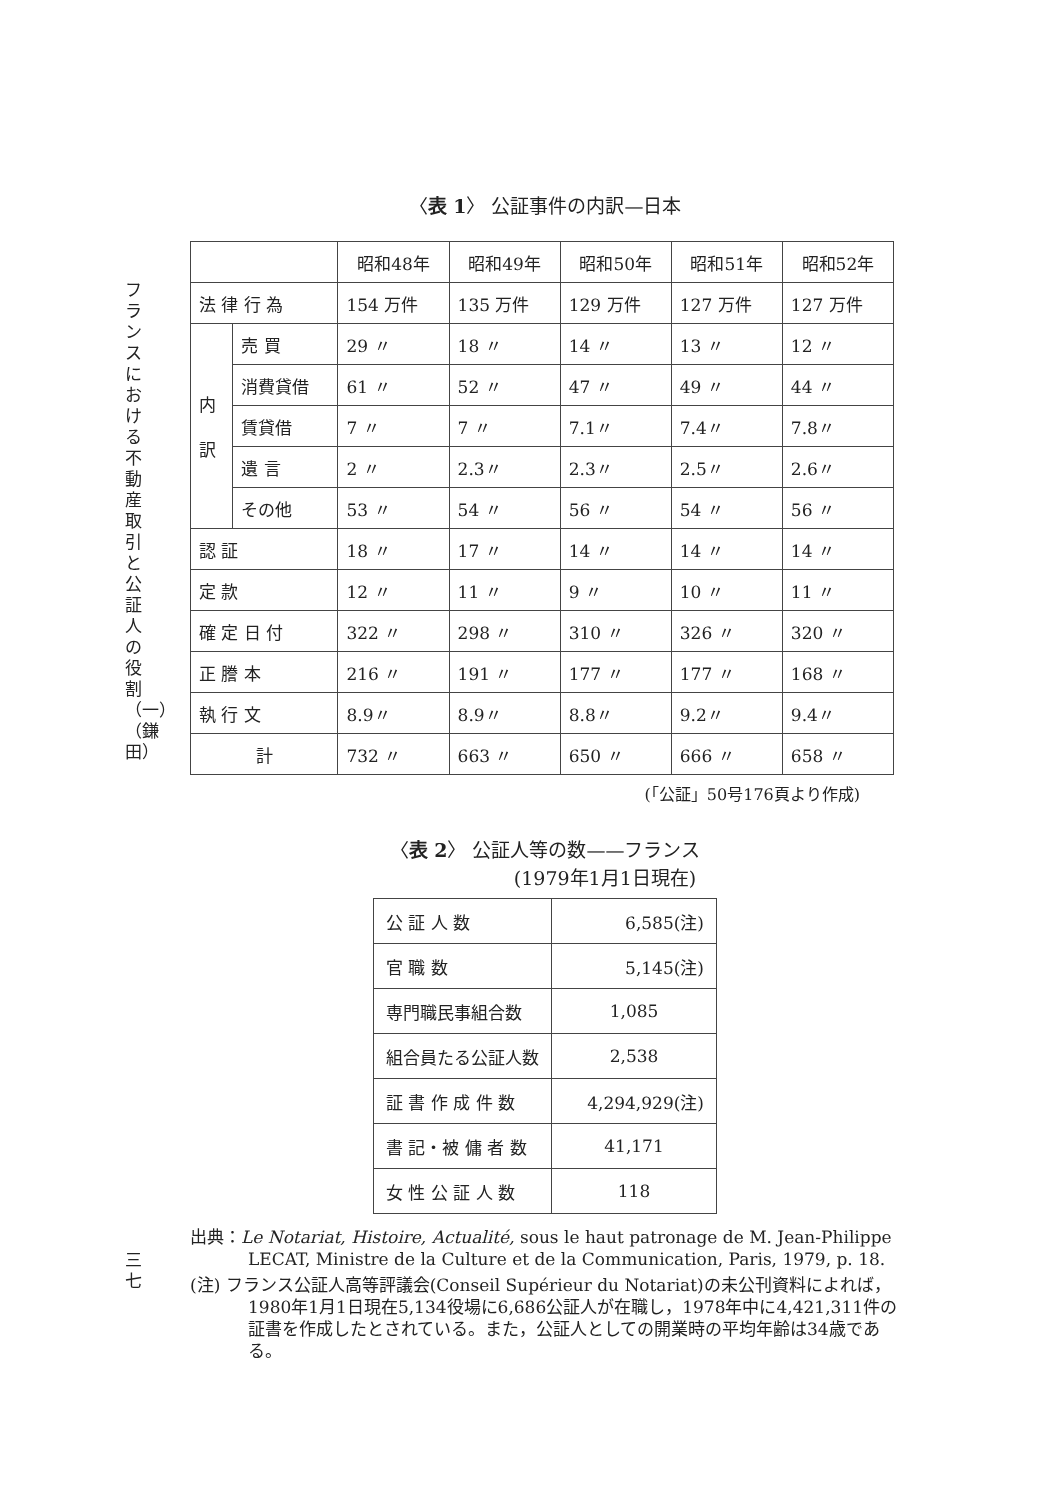フランスにおける不動産取引と公証人の役割（一）（鎌田）
三七
〈表 1〉 公証事件の内訳—日本
| | | 昭和48年 | 昭和49年 | 昭和50年 | 昭和51年 | 昭和52年 |
| --- | --- | --- | --- | --- | --- | --- |
| 法 律 行 為 | | 154 万件 | 135 万件 | 129 万件 | 127 万件 | 127 万件 |
| 内 訳 | 売 買 | 29 〃 | 18 〃 | 14 〃 | 13 〃 | 12 〃 |
| | 消費貸借 | 61 〃 | 52 〃 | 47 〃 | 49 〃 | 44 〃 |
| | 賃貸借 | 7 〃 | 7 〃 | 7.1〃 | 7.4〃 | 7.8〃 |
| | 遺 言 | 2 〃 | 2.3〃 | 2.3〃 | 2.5〃 | 2.6〃 |
| | その他 | 53 〃 | 54 〃 | 56 〃 | 54 〃 | 56 〃 |
| 認 証 | | 18 〃 | 17 〃 | 14 〃 | 14 〃 | 14 〃 |
| 定 款 | | 12 〃 | 11 〃 | 9 〃 | 10 〃 | 11 〃 |
| 確 定 日 付 | | 322 〃 | 298 〃 | 310 〃 | 326 〃 | 320 〃 |
| 正 謄 本 | | 216 〃 | 191 〃 | 177 〃 | 177 〃 | 168 〃 |
| 執 行 文 | | 8.9〃 | 8.9〃 | 8.8〃 | 9.2〃 | 9.4〃 |
| 計 | | 732 〃 | 663 〃 | 650 〃 | 666 〃 | 658 〃 |
(「公証」50号176頁より作成)
〈表 2〉 公証人等の数——フランス
(1979年1月1日現在)
| 公 証 人 数 | 6,585(注) |
| 官 職 数 | 5,145(注) |
| 専門職民事組合数 | 1,085 |
| 組合員たる公証人数 | 2,538 |
| 証 書 作 成 件 数 | 4,294,929(注) |
| 書 記・被 傭 者 数 | 41,171 |
| 女 性 公 証 人 数 | 118 |
出典：Le Notariat, Histoire, Actualité, sous le haut patronage de M. Jean-Philippe LECAT, Ministre de la Culture et de la Communication, Paris, 1979, p. 18.
(注) フランス公証人高等評議会(Conseil Supérieur du Notariat)の未公刊資料によれば，1980年1月1日現在5,134役場に6,686公証人が在職し，1978年中に4,421,311件の証書を作成したとされている。また，公証人としての開業時の平均年齢は34歳である。